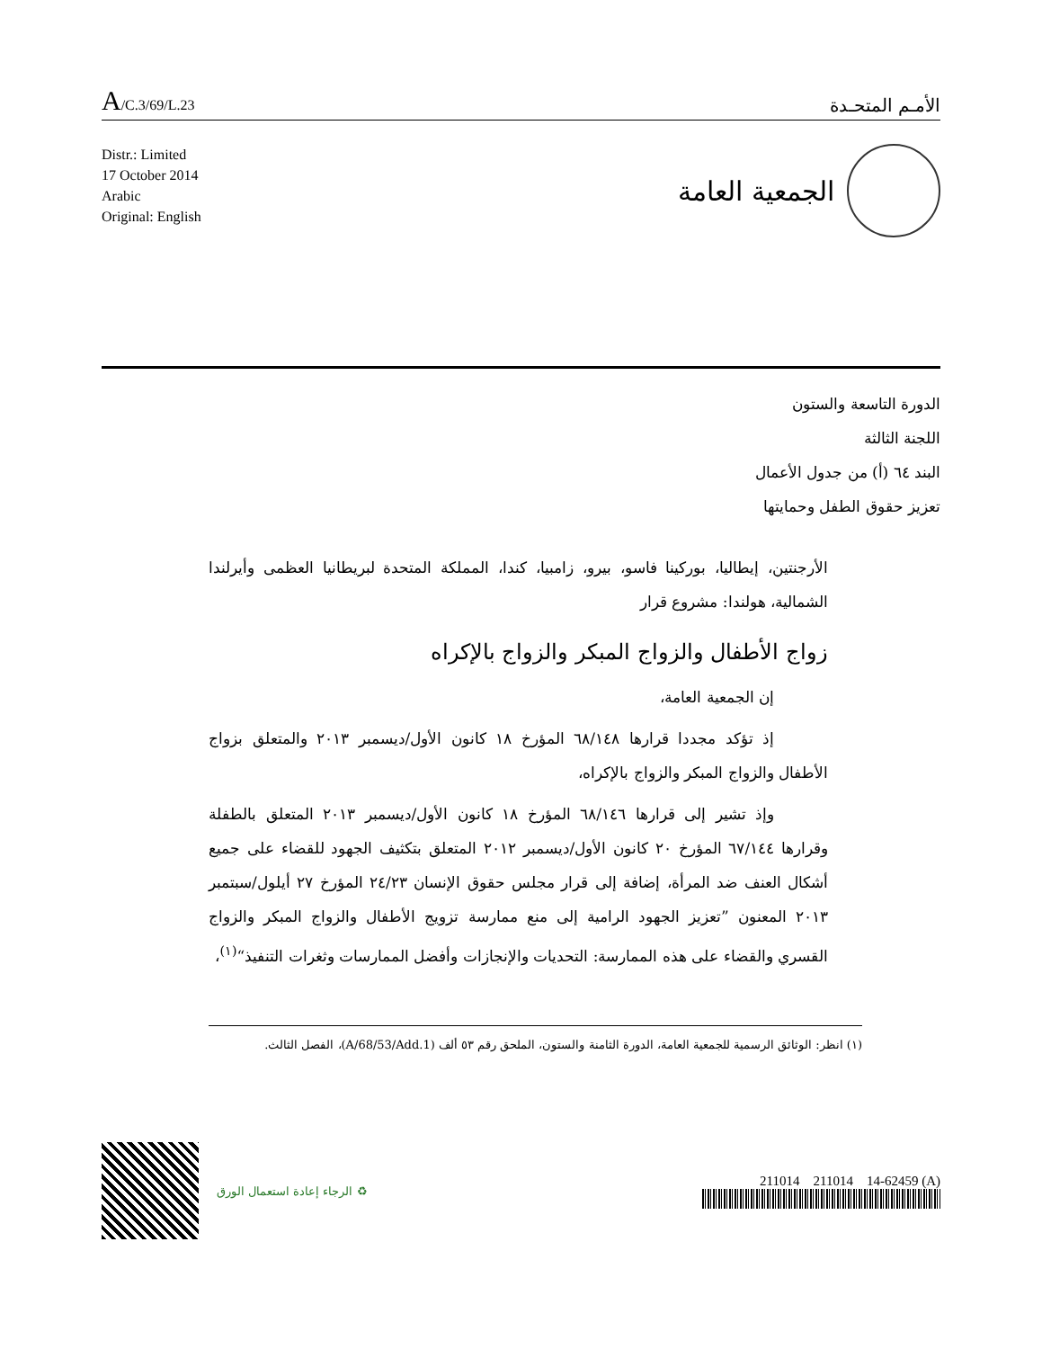A/C.3/69/L.23
الأمـم المتحـدة
Distr.: Limited
17 October 2014
Arabic
Original: English
الجمعية العامة
الدورة التاسعة والستون
اللجنة الثالثة
البند ٦٤ (أ) من جدول الأعمال
تعزيز حقوق الطفل وحمايتها
الأرجنتين، إيطاليا، بوركينا فاسو، بيرو، زامبيا، كندا، المملكة المتحدة لبريطانيا العظمى وأيرلندا الشمالية، هولندا: مشروع قرار
زواج الأطفال والزواج المبكر والزواج بالإكراه
إن الجمعية العامة،
إذ تؤكد مجددا قرارها ٦٨/١٤٨ المؤرخ ١٨ كانون الأول/ديسمبر ٢٠١٣ والمتعلق بزواج الأطفال والزواج المبكر والزواج بالإكراه،
وإذ تشير إلى قرارها ٦٨/١٤٦ المؤرخ ١٨ كانون الأول/ديسمبر ٢٠١٣ المتعلق بالطفلة وقرارها ٦٧/١٤٤ المؤرخ ٢٠ كانون الأول/ديسمبر ٢٠١٢ المتعلق بتكثيف الجهود للقضاء على جميع أشكال العنف ضد المرأة، إضافة إلى قرار مجلس حقوق الإنسان ٢٤/٢٣ المؤرخ ٢٧ أيلول/سبتمبر ٢٠١٣ المعنون ”تعزيز الجهود الرامية إلى منع ممارسة تزويج الأطفال والزواج المبكر والزواج القسري والقضاء على هذه الممارسة: التحديات والإنجازات وأفضل الممارسات وثغرات التنفيذ“<sup>(١)</sup>،
(١) انظر: الوثائق الرسمية للجمعية العامة، الدورة الثامنة والستون، الملحق رقم ٥٣ ألف (A/68/53/Add.1)، الفصل الثالث.
♻ الرجاء إعادة استعمال الورق
211014 211014 14-62459 (A)